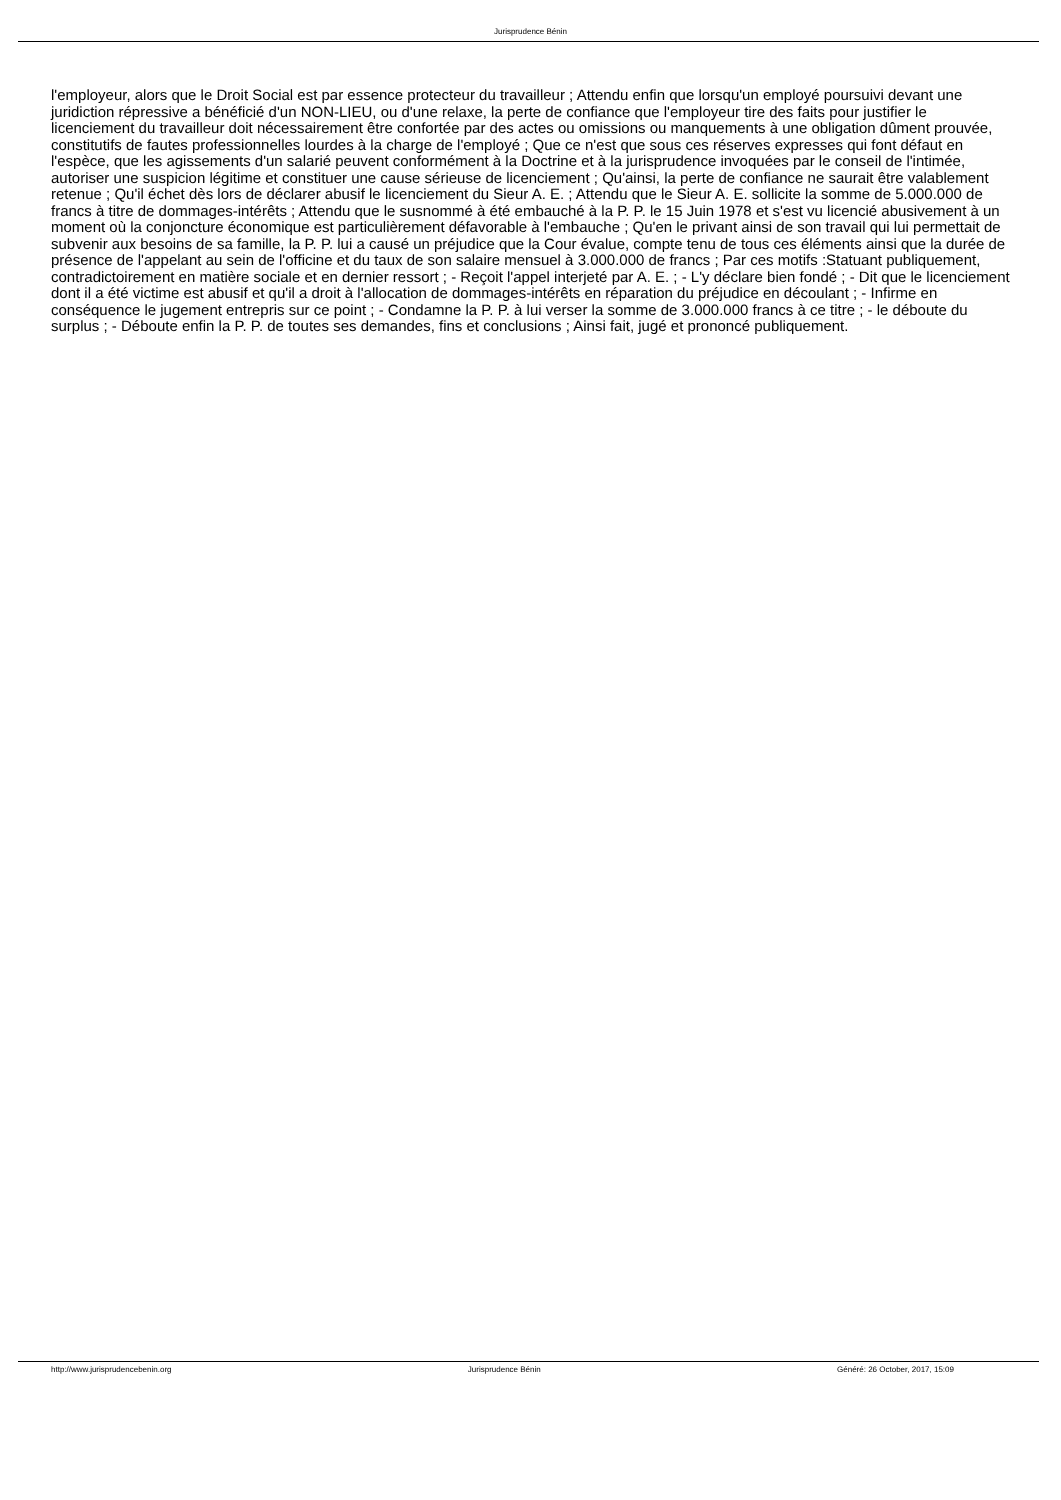Jurisprudence Bénin
l'employeur, alors que le Droit Social est par essence protecteur du travailleur ; Attendu enfin que lorsqu'un employé poursuivi devant une juridiction répressive a bénéficié d'un NON-LIEU, ou d'une relaxe, la perte de confiance que l'employeur tire des faits pour justifier le licenciement du travailleur doit nécessairement être confortée par des actes ou omissions ou manquements à une obligation dûment prouvée, constitutifs de fautes professionnelles lourdes à la charge de l'employé ; Que ce n'est que sous ces réserves expresses qui font défaut en l'espèce, que les agissements d'un salarié peuvent conformément à la Doctrine et à la jurisprudence invoquées par le conseil de l'intimée, autoriser une suspicion légitime et constituer une cause sérieuse de licenciement ; Qu'ainsi, la perte de confiance ne saurait être valablement retenue ; Qu'il échet dès lors de déclarer abusif le licenciement du Sieur A. E. ; Attendu que le Sieur A. E. sollicite la somme de 5.000.000 de francs à titre de dommages-intérêts ; Attendu que le susnommé à été embauché à la P. P. le 15 Juin 1978 et s'est vu licencié abusivement à un moment où la conjoncture économique est particulièrement défavorable à l'embauche ; Qu'en le privant ainsi de son travail qui lui permettait de subvenir aux besoins de sa famille, la P. P. lui a causé un préjudice que la Cour évalue, compte tenu de tous ces éléments ainsi que la durée de présence de l'appelant au sein de l'officine et du taux de son salaire mensuel à 3.000.000 de francs ; Par ces motifs :Statuant publiquement, contradictoirement en matière sociale et en dernier ressort ; - Reçoit l'appel interjeté par A. E. ; - L'y déclare bien fondé ; - Dit que le licenciement dont il a été victime est abusif et qu'il a droit à l'allocation de dommages-intérêts en réparation du préjudice en découlant ; - Infirme en conséquence le jugement entrepris sur ce point ; - Condamne la P. P. à lui verser la somme de 3.000.000 francs à ce titre ; - le déboute du surplus ; - Déboute enfin la P. P. de toutes ses demandes, fins et conclusions ; Ainsi fait, jugé et prononcé publiquement.
http://www.jurisprudencebenin.org Jurisprudence Bénin Généré: 26 October, 2017, 15:09